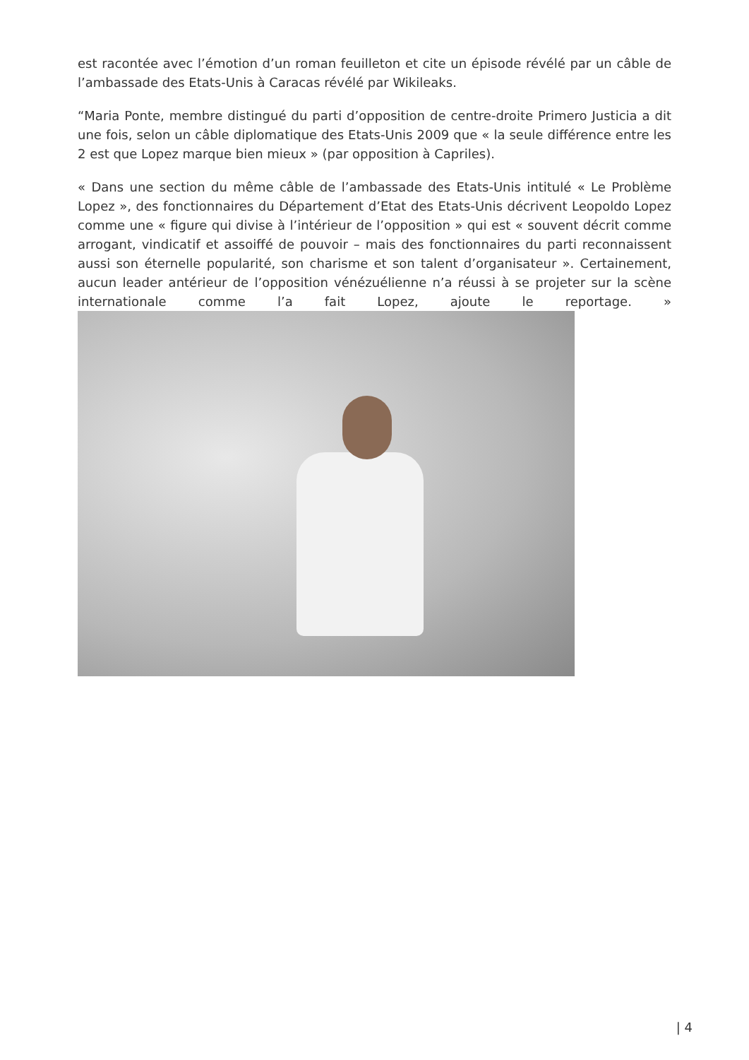est racontée avec l’émotion d’un roman feuilleton et cite un épisode révélé par un câble de l’ambassade des Etats-Unis à Caracas révélé par Wikileaks.
“Maria Ponte, membre distingué du parti d’opposition de centre-droite Primero Justicia a dit une fois, selon un câble diplomatique des Etats-Unis 2009 que « la seule différence entre les 2 est que Lopez marque bien mieux » (par opposition à Capriles).
« Dans une section du même câble de l’ambassade des Etats-Unis intitulé « Le Problème Lopez », des fonctionnaires du Département d’Etat des Etats-Unis décrivent Leopoldo Lopez comme une « figure qui divise à l’intérieur de l’opposition » qui est « souvent décrit comme arrogant, vindicatif et assoiffé de pouvoir – mais des fonctionnaires du parti reconnaissent aussi son éternelle popularité, son charisme et son talent d’organisateur ». Certainement, aucun leader antérieur de l’opposition vénézuélienne n’a réussi à se projeter sur la scène internationale comme l’a fait Lopez, ajoute le reportage. »
| 4